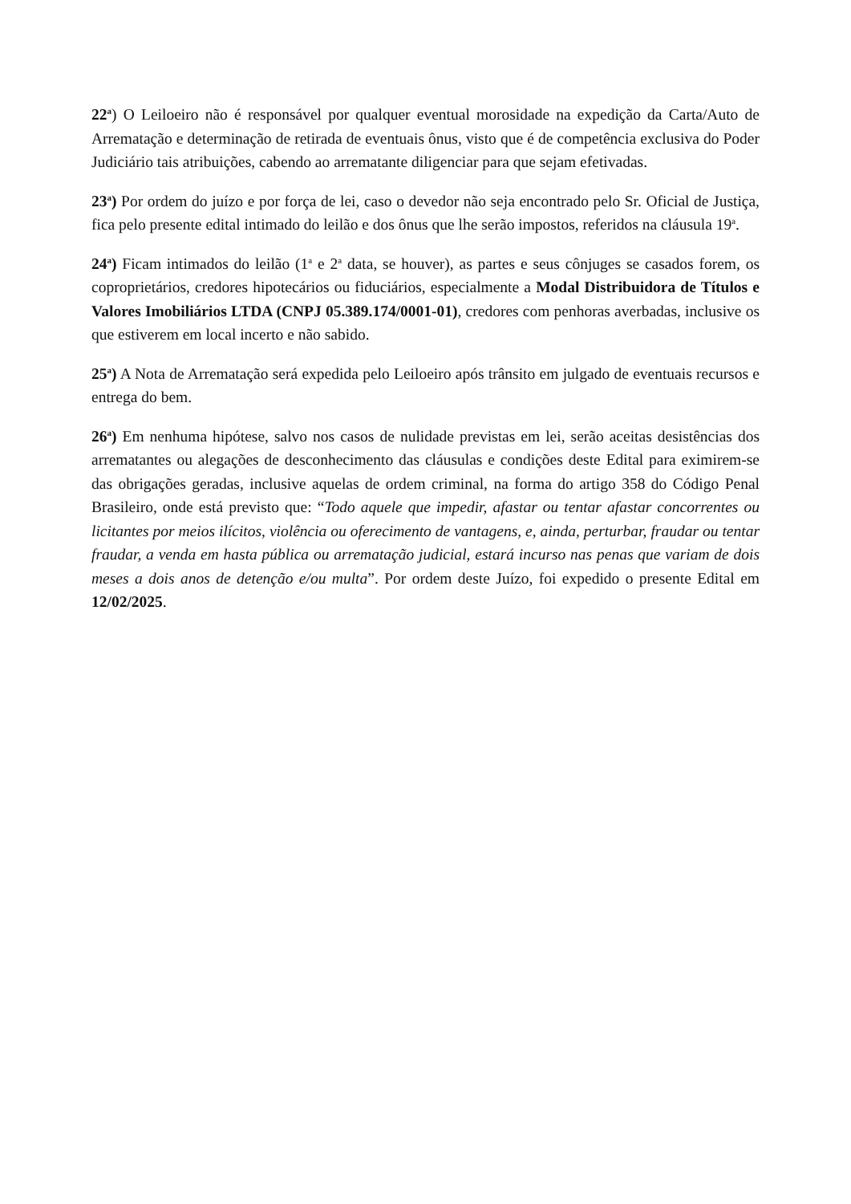22<sup>a</sup>) O Leiloeiro não é responsável por qualquer eventual morosidade na expedição da Carta/Auto de Arrematação e determinação de retirada de eventuais ônus, visto que é de competência exclusiva do Poder Judiciário tais atribuições, cabendo ao arrematante diligenciar para que sejam efetivadas.
23<sup>a</sup>) Por ordem do juízo e por força de lei, caso o devedor não seja encontrado pelo Sr. Oficial de Justiça, fica pelo presente edital intimado do leilão e dos ônus que lhe serão impostos, referidos na cláusula 19<sup>a</sup>.
24<sup>a</sup>) Ficam intimados do leilão (1<sup>a</sup> e 2<sup>a</sup> data, se houver), as partes e seus cônjuges se casados forem, os coproprietários, credores hipotecários ou fiduciários, especialmente a Modal Distribuidora de Títulos e Valores Imobiliários LTDA (CNPJ 05.389.174/0001-01), credores com penhoras averbadas, inclusive os que estiverem em local incerto e não sabido.
25<sup>a</sup>) A Nota de Arrematação será expedida pelo Leiloeiro após trânsito em julgado de eventuais recursos e entrega do bem.
26<sup>a</sup>) Em nenhuma hipótese, salvo nos casos de nulidade previstas em lei, serão aceitas desistências dos arrematantes ou alegações de desconhecimento das cláusulas e condições deste Edital para eximirem-se das obrigações geradas, inclusive aquelas de ordem criminal, na forma do artigo 358 do Código Penal Brasileiro, onde está previsto que: “Todo aquele que impedir, afastar ou tentar afastar concorrentes ou licitantes por meios ilícitos, violência ou oferecimento de vantagens, e, ainda, perturbar, fraudar ou tentar fraudar, a venda em hasta pública ou arrematação judicial, estará incurso nas penas que variam de dois meses a dois anos de detenção e/ou multa”. Por ordem deste Juízo, foi expedido o presente Edital em 12/02/2025.